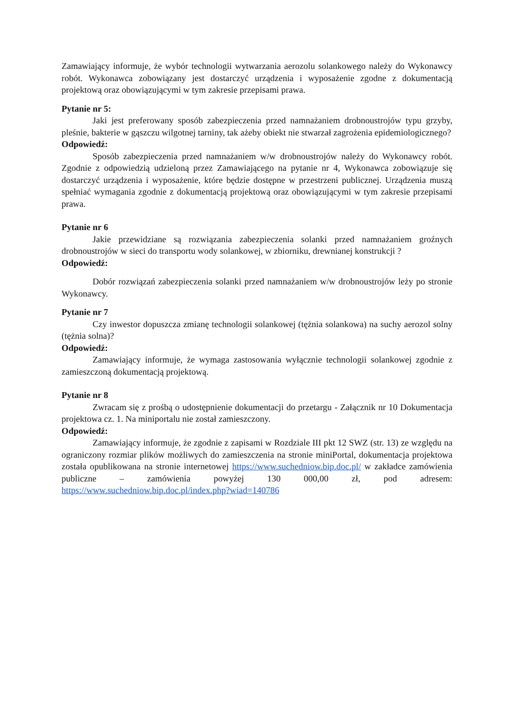Zamawiający informuje, że wybór technologii wytwarzania aerozolu solankowego należy do Wykonawcy robót. Wykonawca zobowiązany jest dostarczyć urządzenia i wyposażenie zgodne z dokumentacją projektową oraz obowiązującymi w tym zakresie przepisami prawa.
Pytanie nr 5:
Jaki jest preferowany sposób zabezpieczenia przed namnażaniem drobnoustrojów typu grzyby, pleśnie, bakterie w gąszczu wilgotnej tarniny, tak ażeby obiekt nie stwarzał zagrożenia epidemiologicznego?
Odpowiedź:
Sposób zabezpieczenia przed namnażaniem w/w drobnoustrojów należy do Wykonawcy robót. Zgodnie z odpowiedzią udzieloną przez Zamawiającego na pytanie nr 4, Wykonawca zobowiązuje się dostarczyć urządzenia i wyposażenie, które będzie dostępne w przestrzeni publicznej. Urządzenia muszą spełniać wymagania zgodnie z dokumentacją projektową oraz obowiązującymi w tym zakresie przepisami prawa.
Pytanie nr 6
Jakie przewidziane są rozwiązania zabezpieczenia solanki przed namnażaniem groźnych drobnoustrojów w sieci do transportu wody solankowej, w zbiorniku, drewnianej konstrukcji ?
Odpowiedź:
Dobór rozwiązań zabezpieczenia solanki przed namnażaniem w/w drobnoustrojów leży po stronie Wykonawcy.
Pytanie nr 7
Czy inwestor dopuszcza zmianę technologii solankowej (tężnia solankowa) na suchy aerozol solny (tężnia solna)?
Odpowiedź:
Zamawiający informuje, że wymaga zastosowania wyłącznie technologii solankowej zgodnie z zamieszczoną dokumentacją projektową.
Pytanie nr 8
Zwracam się z prośbą o udostępnienie dokumentacji do przetargu - Załącznik nr 10 Dokumentacja projektowa cz. 1. Na miniportalu nie został zamieszczony.
Odpowiedź:
Zamawiający informuje, że zgodnie z zapisami w Rozdziale III pkt 12 SWZ (str. 13) ze względu na ograniczony rozmiar plików możliwych do zamieszczenia na stronie miniPortal, dokumentacja projektowa została opublikowana na stronie internetowej https://www.suchedniow.bip.doc.pl/ w zakładce zamówienia publiczne – zamówienia powyżej 130 000,00 zł, pod adresem: https://www.suchedniow.bip.doc.pl/index.php?wiad=140786